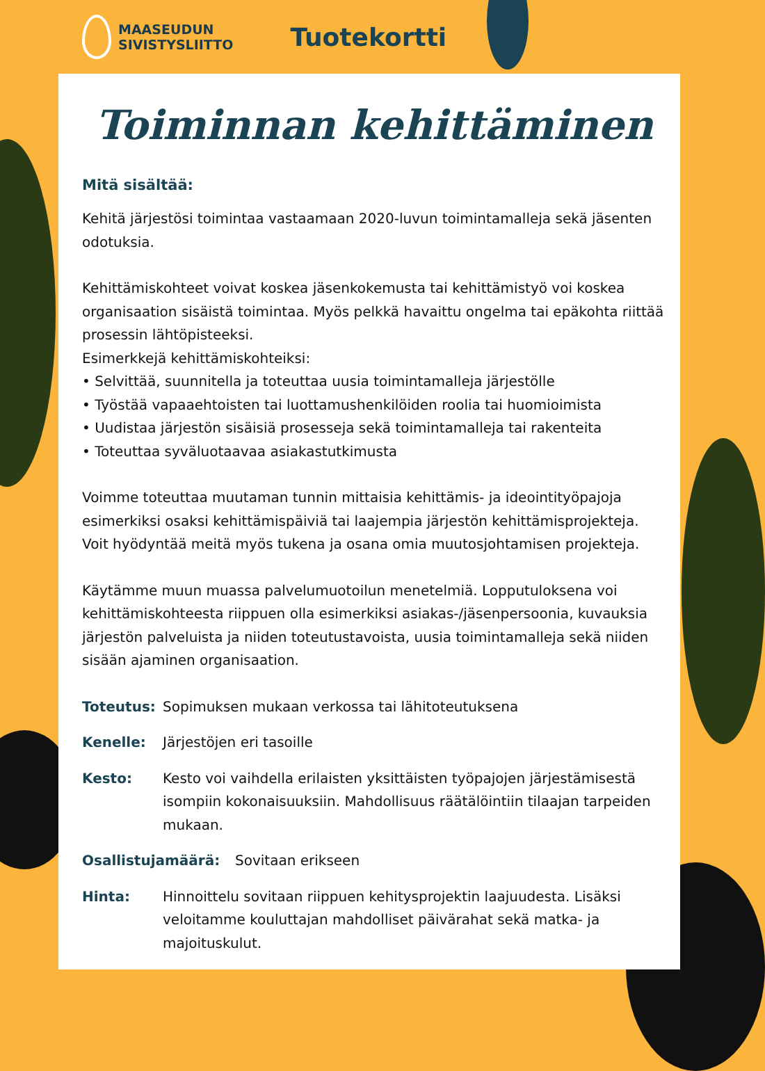MAASEUDUN
SIVISTYSLIITTO
Tuotekortti
Toiminnan kehittäminen
Mitä sisältää:
Kehitä järjestösi toimintaa vastaamaan 2020-luvun toimintamalleja sekä jäsenten odotuksia.
Kehittämiskohteet voivat koskea jäsenkokemusta tai kehittämistyö voi koskea organisaation sisäistä toimintaa. Myös pelkkä havaittu ongelma tai epäkohta riittää prosessin lähtöpisteeksi.
Esimerkkejä kehittämiskohteiksi:
• Selvittää, suunnitella ja toteuttaa uusia toimintamalleja järjestölle
• Työstää vapaaehtoisten tai luottamushenkilöiden roolia tai huomioimista
• Uudistaa järjestön sisäisiä prosesseja sekä toimintamalleja tai rakenteita
• Toteuttaa syväluotaavaa asiakastutkimusta
Voimme toteuttaa muutaman tunnin mittaisia kehittämis- ja ideointityöpajoja esimerkiksi osaksi kehittämispäiviä tai laajempia järjestön kehittämisprojekteja. Voit hyödyntää meitä myös tukena ja osana omia muutosjohtamisen projekteja.
Käytämme muun muassa palvelumuotoilun menetelmiä. Lopputuloksena voi kehittämiskohteesta riippuen olla esimerkiksi asiakas-/jäsenpersoonia, kuvauksia järjestön palveluista ja niiden toteutustavoista, uusia toimintamalleja sekä niiden sisään ajaminen organisaation.
Toteutus: Sopimuksen mukaan verkossa tai lähitoteutuksena
Kenelle: Järjestöjen eri tasoille
Kesto: Kesto voi vaihdella erilaisten yksittäisten työpajojen järjestämisestä isompiin kokonaisuuksiin. Mahdollisuus räätälöintiin tilaajan tarpeiden mukaan.
Osallistujamäärä: Sovitaan erikseen
Hinta: Hinnoittelu sovitaan riippuen kehitysprojektin laajuudesta. Lisäksi veloitamme kouluttajan mahdolliset päivärahat sekä matka- ja majoituskulut.